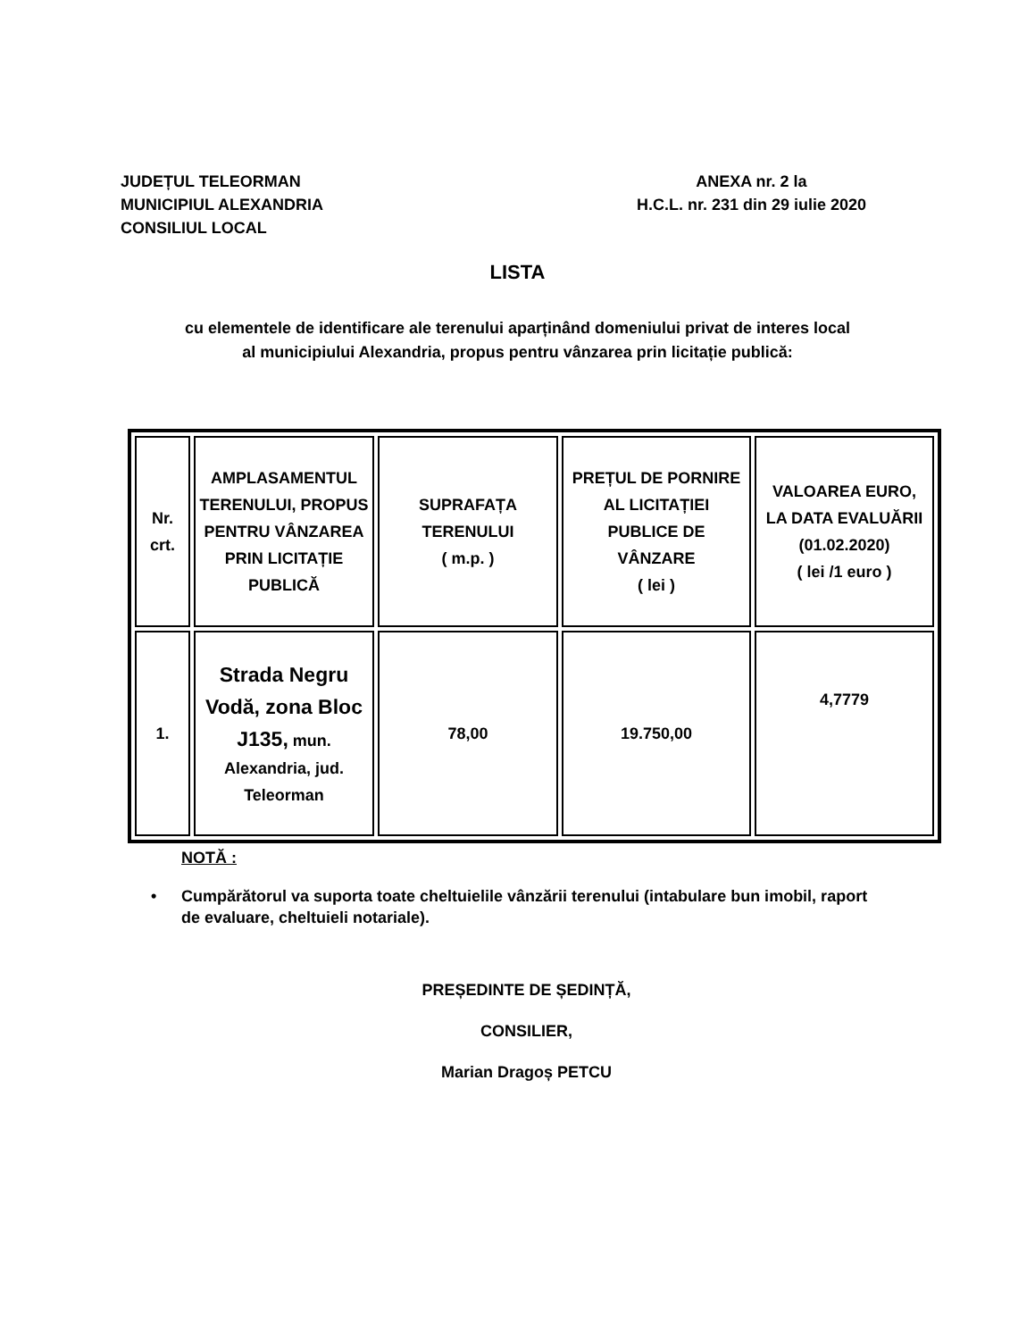JUDEȚUL TELEORMAN
MUNICIPIUL ALEXANDRIA
CONSILIUL LOCAL
ANEXA nr. 2 la
H.C.L. nr. 231 din 29 iulie 2020
LISTA
cu elementele de identificare ale terenului aparținând domeniului privat de interes local
al municipiului Alexandria, propus pentru vânzarea prin licitație publică:
| Nr. crt. | AMPLASAMENTUL TERENULUI, PROPUS PENTRU VÂNZAREA PRIN LICITAȚIE PUBLICĂ | SUPRAFAȚA TERENULUI ( m.p. ) | PREȚUL DE PORNIRE AL LICITAȚIEI PUBLICE DE VÂNZARE ( lei ) | VALOAREA EURO, LA DATA EVALUĂRII (01.02.2020) ( lei /1 euro ) |
| --- | --- | --- | --- | --- |
| 1. | Strada Negru Vodă, zona Bloc J135, mun. Alexandria, jud. Teleorman | 78,00 | 19.750,00 | 4,7779 |
NOTĂ :
• Cumpărătorul va suporta toate cheltuielile vânzării terenului (intabulare bun imobil, raport de evaluare, cheltuieli notariale).
PREȘEDINTE DE ȘEDINȚĂ,
CONSILIER,
Marian Dragoș PETCU